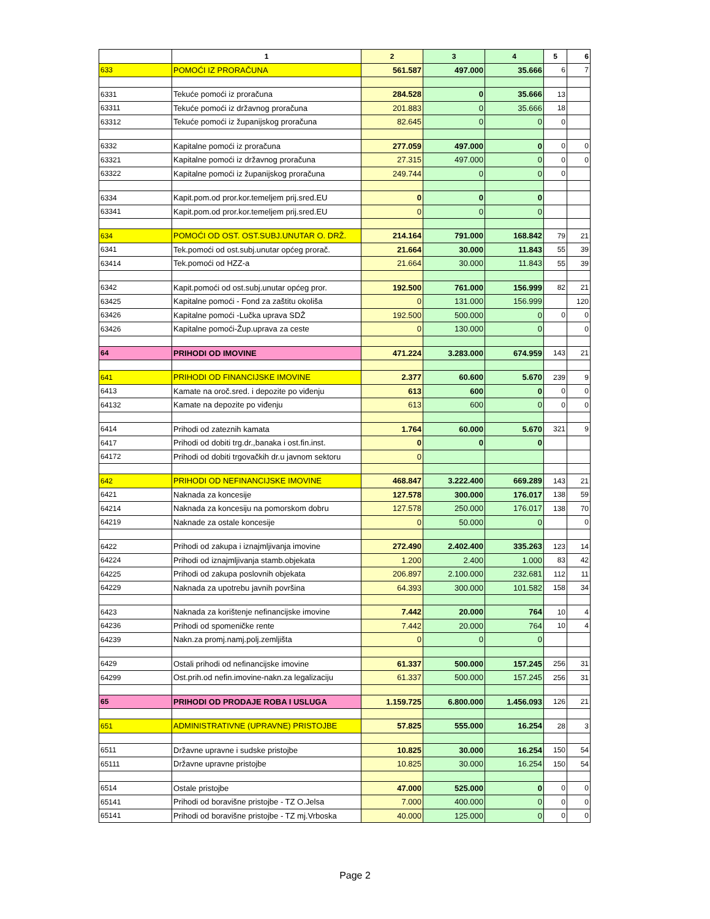| | 1 | 2 | 3 | 4 | 5 | 6 |
| --- | --- | --- | --- | --- | --- | --- |
| 633 | POMOĆI IZ PRORAČUNA | 561.587 | 497.000 | 35.666 | 6 | 7 |
| 6331 | Tekuće pomoći iz proračuna | 284.528 | 0 | 35.666 | 13 | |
| 63311 | Tekuće pomoći iz državnog proračuna | 201.883 | 0 | 35.666 | 18 | |
| 63312 | Tekuće pomoći iz županijskog proračuna | 82.645 | 0 | 0 | 0 | |
| 6332 | Kapitalne pomoći iz proračuna | 277.059 | 497.000 | 0 | 0 | 0 |
| 63321 | Kapitalne pomoći iz državnog proračuna | 27.315 | 497.000 | 0 | 0 | 0 |
| 63322 | Kapitalne pomoći iz županijskog proračuna | 249.744 | 0 | 0 | 0 | |
| 6334 | Kapit.pom.od pror.kor.temeljem prij.sred.EU | 0 | 0 | 0 | | |
| 63341 | Kapit.pom.od pror.kor.temeljem prij.sred.EU | 0 | 0 | 0 | | |
| 634 | POMOĆI OD OST. OST.SUBJ.UNUTAR O. DRŽ. | 214.164 | 791.000 | 168.842 | 79 | 21 |
| 6341 | Tek.pomoći od ost.subj.unutar općeg prorač. | 21.664 | 30.000 | 11.843 | 55 | 39 |
| 63414 | Tek.pomoći od HZZ-a | 21.664 | 30.000 | 11.843 | 55 | 39 |
| 6342 | Kapit.pomoći od ost.subj.unutar općeg pror. | 192.500 | 761.000 | 156.999 | 82 | 21 |
| 63425 | Kapitalne pomoći - Fond za zaštitu okoliša | 0 | 131.000 | 156.999 | | 120 |
| 63426 | Kapitalne pomoći -Lučka uprava SDŽ | 192.500 | 500.000 | 0 | 0 | 0 |
| 63426 | Kapitalne pomoći-Žup.uprava za ceste | 0 | 130.000 | 0 | | 0 |
| 64 | PRIHODI OD IMOVINE | 471.224 | 3.283.000 | 674.959 | 143 | 21 |
| 641 | PRIHODI OD FINANCIJSKE IMOVINE | 2.377 | 60.600 | 5.670 | 239 | 9 |
| 6413 | Kamate na oroč.sred. i depozite po viđenju | 613 | 600 | 0 | 0 | 0 |
| 64132 | Kamate na depozite po viđenju | 613 | 600 | 0 | 0 | 0 |
| 6414 | Prihodi od zateznih kamata | 1.764 | 60.000 | 5.670 | 321 | 9 |
| 6417 | Prihodi od dobiti trg.dr.,banaka i ost.fin.inst. | 0 | 0 | 0 | | |
| 64172 | Prihodi od dobiti trgovačkih dr.u javnom sektoru | 0 | | | | |
| 642 | PRIHODI OD NEFINANCIJSKE IMOVINE | 468.847 | 3.222.400 | 669.289 | 143 | 21 |
| 6421 | Naknada za koncesije | 127.578 | 300.000 | 176.017 | 138 | 59 |
| 64214 | Naknada za koncesiju na pomorskom dobru | 127.578 | 250.000 | 176.017 | 138 | 70 |
| 64219 | Naknade za ostale koncesije | 0 | 50.000 | 0 | | 0 |
| 6422 | Prihodi od zakupa i iznajmljivanja imovine | 272.490 | 2.402.400 | 335.263 | 123 | 14 |
| 64224 | Prihodi od iznajmljivanja stamb.objekata | 1.200 | 2.400 | 1.000 | 83 | 42 |
| 64225 | Prihodi od zakupa poslovnih objekata | 206.897 | 2.100.000 | 232.681 | 112 | 11 |
| 64229 | Naknada za upotrebu javnih površina | 64.393 | 300.000 | 101.582 | 158 | 34 |
| 6423 | Naknada za korištenje nefinancijske imovine | 7.442 | 20.000 | 764 | 10 | 4 |
| 64236 | Prihodi od spomeničke rente | 7.442 | 20.000 | 764 | 10 | 4 |
| 64239 | Nakn.za promj.namj.polj.zemljišta | 0 | 0 | 0 | | |
| 6429 | Ostali prihodi od nefinancijske imovine | 61.337 | 500.000 | 157.245 | 256 | 31 |
| 64299 | Ost.prih.od nefin.imovine-nakn.za legalizaciju | 61.337 | 500.000 | 157.245 | 256 | 31 |
| 65 | PRIHODI OD PRODAJE ROBA I USLUGA | 1.159.725 | 6.800.000 | 1.456.093 | 126 | 21 |
| 651 | ADMINISTRATIVNE (UPRAVNE) PRISTOJBE | 57.825 | 555.000 | 16.254 | 28 | 3 |
| 6511 | Državne upravne i sudske pristojbe | 10.825 | 30.000 | 16.254 | 150 | 54 |
| 65111 | Državne upravne pristojbe | 10.825 | 30.000 | 16.254 | 150 | 54 |
| 6514 | Ostale pristojbe | 47.000 | 525.000 | 0 | 0 | 0 |
| 65141 | Prihodi od boravišne pristojbe - TZ O.Jelsa | 7.000 | 400.000 | 0 | 0 | 0 |
| 65141 | Prihodi od boravišne pristojbe - TZ mj.Vrboska | 40.000 | 125.000 | 0 | 0 | 0 |
Page 2